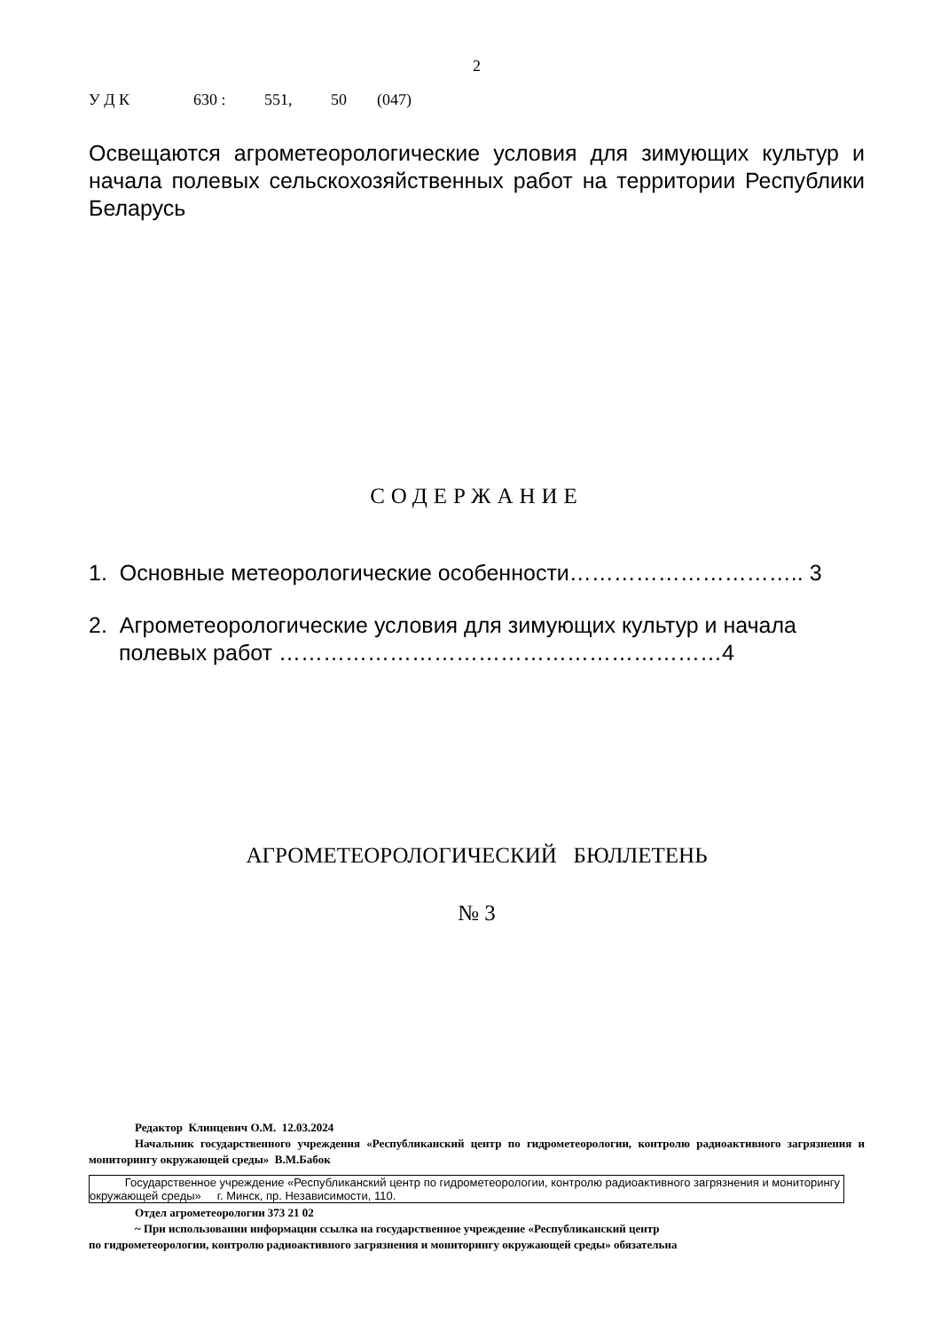2
У Д К 630 : 551, 50 (047)
Освещаются агрометеорологические условия для зимующих культур и начала полевых сельскохозяйственных работ на территории Республики Беларусь
СОДЕРЖАНИЕ
1. Основные метеорологические особенности………………………….. 3
2. Агрометеорологические условия для зимующих культур и начала полевых работ ……………………………………………………4
АГРОМЕТЕОРОЛОГИЧЕСКИЙ БЮЛЛЕТЕНЬ
№ 3
Редактор Клинцевич О.М. 12.03.2024
Начальник государственного учреждения «Республиканский центр по гидрометеорологии, контролю радиоактивного загрязнения и мониторингу окружающей среды» В.М.Бабок
Государственное учреждение «Республиканский центр по гидрометеорологии, контролю радиоактивного загрязнения и мониторингу окружающей среды» г. Минск, пр. Независимости, 110.
Отдел агрометеорологии 373 21 02
~ При использовании информации ссылка на государственное учреждение «Республиканский центр
по гидрометеорологии, контролю радиоактивного загрязнения и мониторингу окружающей среды» обязательна